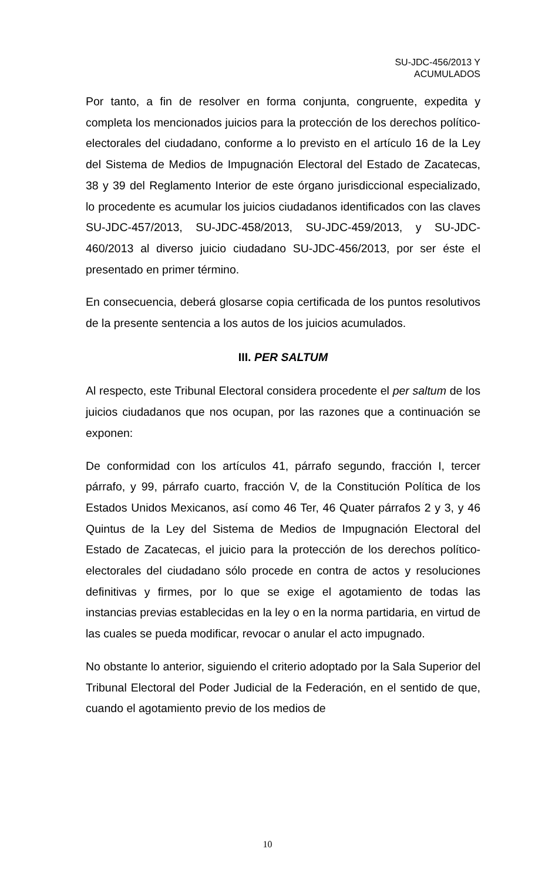SU-JDC-456/2013 Y
ACUMULADOS
Por tanto, a fin de resolver en forma conjunta, congruente, expedita y completa los mencionados juicios para la protección de los derechos político-electorales del ciudadano, conforme a lo previsto en el artículo 16 de la Ley del Sistema de Medios de Impugnación Electoral del Estado de Zacatecas, 38 y 39 del Reglamento Interior de este órgano jurisdiccional especializado, lo procedente es acumular los juicios ciudadanos identificados con las claves SU-JDC-457/2013, SU-JDC-458/2013, SU-JDC-459/2013, y SU-JDC-460/2013 al diverso juicio ciudadano SU-JDC-456/2013, por ser éste el presentado en primer término.
En consecuencia, deberá glosarse copia certificada de los puntos resolutivos de la presente sentencia a los autos de los juicios acumulados.
III. PER SALTUM
Al respecto, este Tribunal Electoral considera procedente el per saltum de los juicios ciudadanos que nos ocupan, por las razones que a continuación se exponen:
De conformidad con los artículos 41, párrafo segundo, fracción I, tercer párrafo, y 99, párrafo cuarto, fracción V, de la Constitución Política de los Estados Unidos Mexicanos, así como 46 Ter, 46 Quater párrafos 2 y 3, y 46 Quintus de la Ley del Sistema de Medios de Impugnación Electoral del Estado de Zacatecas, el juicio para la protección de los derechos político-electorales del ciudadano sólo procede en contra de actos y resoluciones definitivas y firmes, por lo que se exige el agotamiento de todas las instancias previas establecidas en la ley o en la norma partidaria, en virtud de las cuales se pueda modificar, revocar o anular el acto impugnado.
No obstante lo anterior, siguiendo el criterio adoptado por la Sala Superior del Tribunal Electoral del Poder Judicial de la Federación, en el sentido de que, cuando el agotamiento previo de los medios de
10